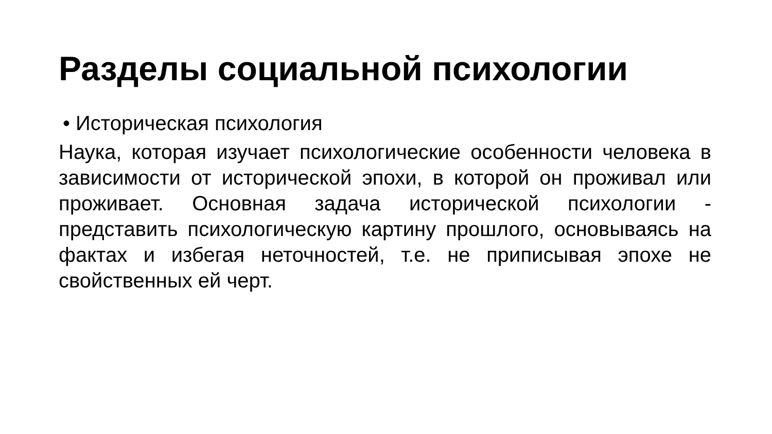Разделы социальной психологии
• Историческая психология
Наука, которая изучает психологические особенности человека в зависимости от исторической эпохи, в которой он проживал или проживает. Основная задача исторической психологии - представить психологическую картину прошлого, основываясь на фактах и избегая неточностей, т.е. не приписывая эпохе не свойственных ей черт.